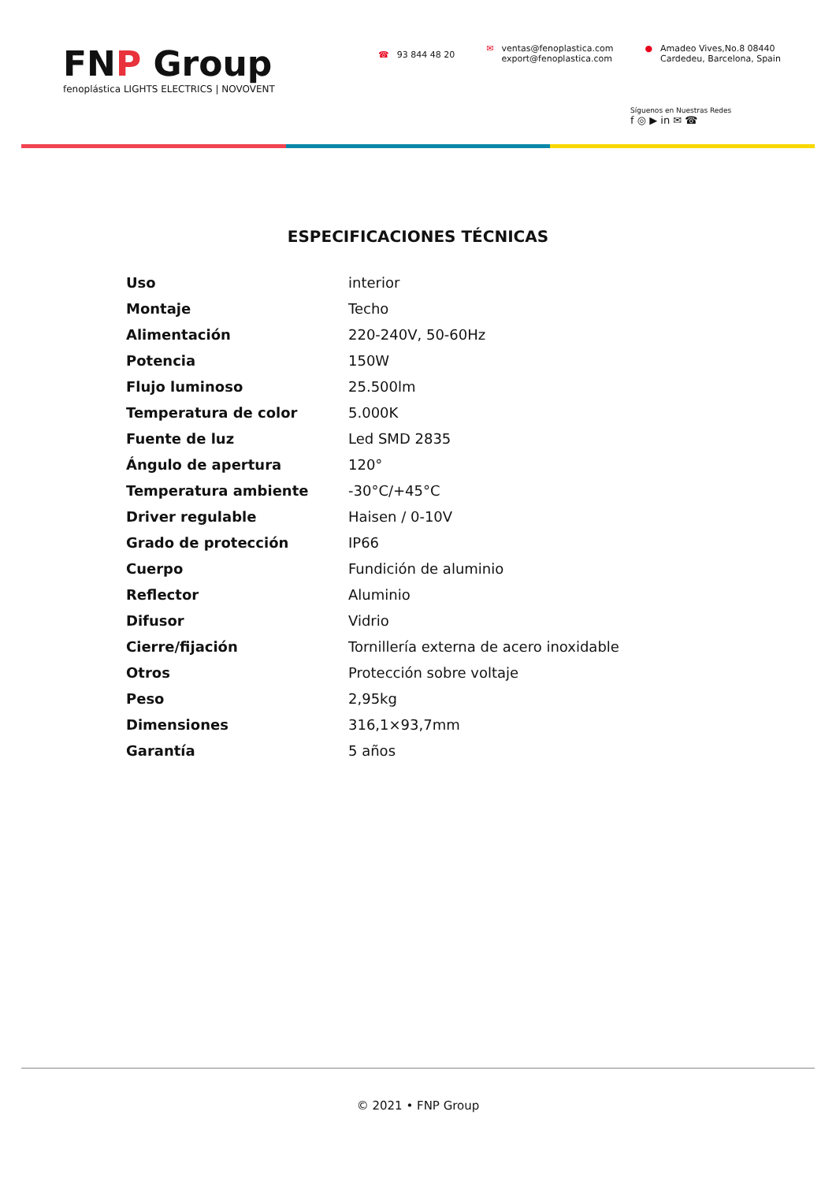FNP Group
fenoplástica LIGHTS ELECTRICS | NOVOVENT
☎ 93 844 48 20
✉ ventas@fenoplastica.com
export@fenoplastica.com
● Amadeo Vives,No.8 08440
Cardedeu, Barcelona, Spain
Síguenos en Nuestras Redes
f ◎ ▶ in ✉ ☎
ESPECIFICACIONES TÉCNICAS
| Uso | interior |
| Montaje | Techo |
| Alimentación | 220-240V, 50-60Hz |
| Potencia | 150W |
| Flujo luminoso | 25.500lm |
| Temperatura de color | 5.000K |
| Fuente de luz | Led SMD 2835 |
| Ángulo de apertura | 120° |
| Temperatura ambiente | -30°C/+45°C |
| Driver regulable | Haisen / 0-10V |
| Grado de protección | IP66 |
| Cuerpo | Fundición de aluminio |
| Reflector | Aluminio |
| Difusor | Vidrio |
| Cierre/fijación | Tornillería externa de acero inoxidable |
| Otros | Protección sobre voltaje |
| Peso | 2,95kg |
| Dimensiones | 316,1×93,7mm |
| Garantía | 5 años |
© 2021 • FNP Group